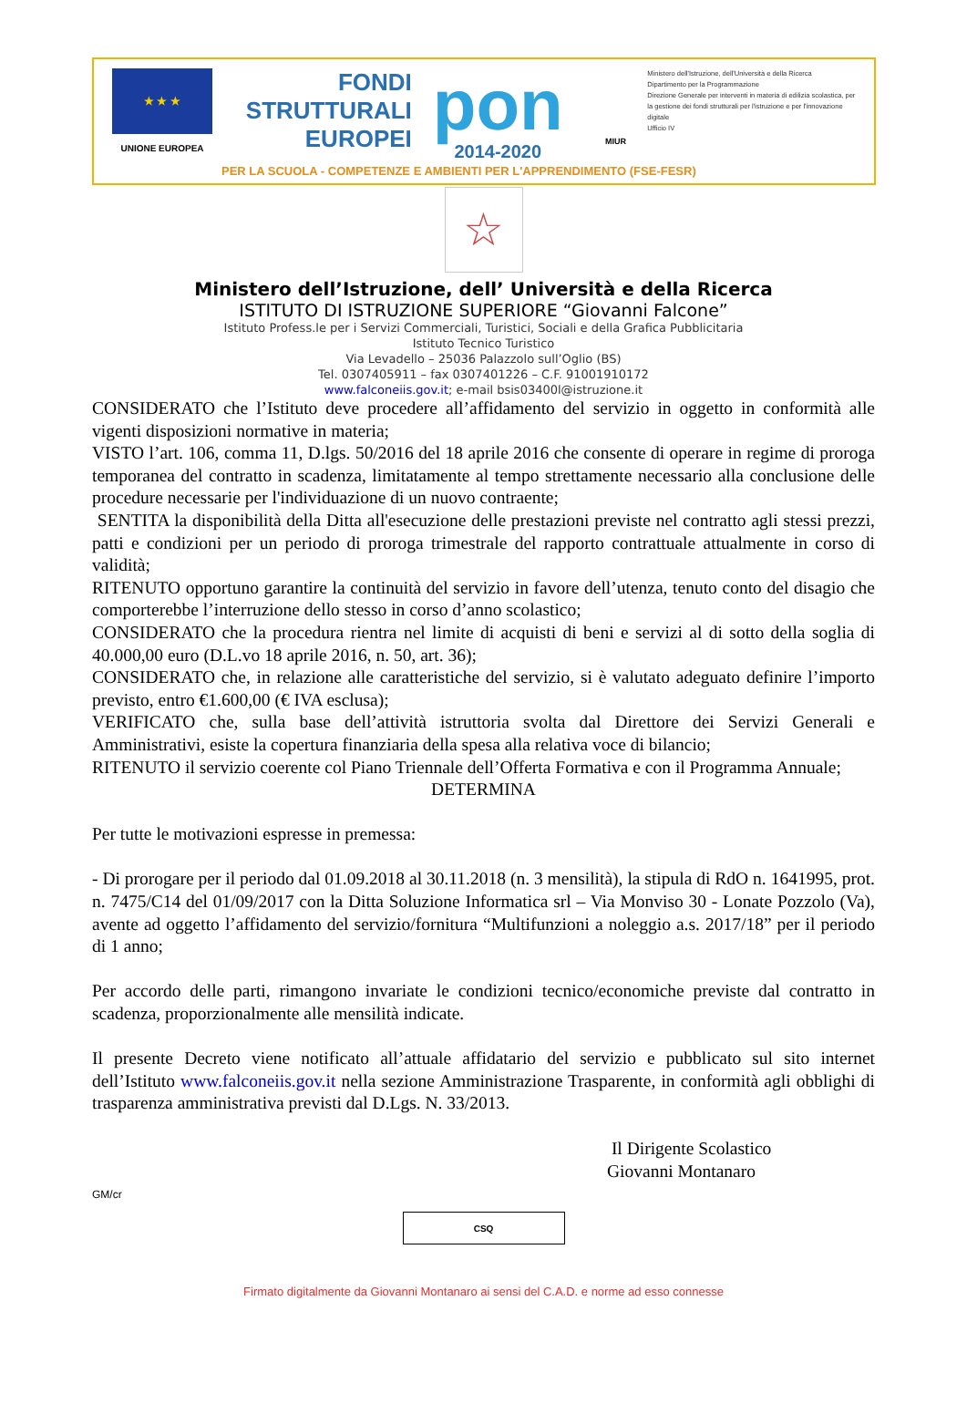★ ★ ★
UNIONE EUROPEA
FONDI
STRUTTURALI
EUROPEI
pon
2014-2020
MIUR
Ministero dell'Istruzione, dell'Università e della Ricerca
Dipartimento per la Programmazione
Direzione Generale per interventi in materia di edilizia scolastica, per la gestione dei fondi strutturali per l'istruzione e per l'innovazione digitale
Ufficio IV
PER LA SCUOLA - COMPETENZE E AMBIENTI PER L'APPRENDIMENTO (FSE-FESR)
☆
Ministero dell’Istruzione, dell’ Università e della Ricerca
ISTITUTO DI ISTRUZIONE SUPERIORE “Giovanni Falcone”
Istituto Profess.le per i Servizi Commerciali, Turistici, Sociali e della Grafica Pubblicitaria
Istituto Tecnico Turistico
Via Levadello – 25036 Palazzolo sull’Oglio (BS)
Tel. 0307405911 – fax 0307401226 – C.F. 91001910172
www.falconeiis.gov.it; e-mail bsis03400l@istruzione.it
CONSIDERATO che l’Istituto deve procedere all’affidamento del servizio in oggetto in conformità alle vigenti disposizioni normative in materia;
VISTO l’art. 106, comma 11, D.lgs. 50/2016 del 18 aprile 2016 che consente di operare in regime di proroga temporanea del contratto in scadenza, limitatamente al tempo strettamente necessario alla conclusione delle procedure necessarie per l'individuazione di un nuovo contraente;
SENTITA la disponibilità della Ditta all'esecuzione delle prestazioni previste nel contratto agli stessi prezzi, patti e condizioni per un periodo di proroga trimestrale del rapporto contrattuale attualmente in corso di validità;
RITENUTO opportuno garantire la continuità del servizio in favore dell’utenza, tenuto conto del disagio che comporterebbe l’interruzione dello stesso in corso d’anno scolastico;
CONSIDERATO che la procedura rientra nel limite di acquisti di beni e servizi al di sotto della soglia di 40.000,00 euro (D.L.vo 18 aprile 2016, n. 50, art. 36);
CONSIDERATO che, in relazione alle caratteristiche del servizio, si è valutato adeguato definire l’importo previsto, entro €1.600,00 (€ IVA esclusa);
VERIFICATO che, sulla base dell’attività istruttoria svolta dal Direttore dei Servizi Generali e Amministrativi, esiste la copertura finanziaria della spesa alla relativa voce di bilancio;
RITENUTO il servizio coerente col Piano Triennale dell’Offerta Formativa e con il Programma Annuale;
DETERMINA
Per tutte le motivazioni espresse in premessa:
- Di prorogare per il periodo dal 01.09.2018 al 30.11.2018 (n. 3 mensilità), la stipula di RdO n. 1641995, prot. n. 7475/C14 del 01/09/2017 con la Ditta Soluzione Informatica srl – Via Monviso 30 - Lonate Pozzolo (Va), avente ad oggetto l’affidamento del servizio/fornitura “Multifunzioni a noleggio a.s. 2017/18” per il periodo di 1 anno;
Per accordo delle parti, rimangono invariate le condizioni tecnico/economiche previste dal contratto in scadenza, proporzionalmente alle mensilità indicate.
Il presente Decreto viene notificato all’attuale affidatario del servizio e pubblicato sul sito internet dell’Istituto www.falconeiis.gov.it nella sezione Amministrazione Trasparente, in conformità agli obblighi di trasparenza amministrativa previsti dal D.Lgs. N. 33/2013.
Il Dirigente Scolastico
Giovanni Montanaro
GM/cr
CSQ
Firmato digitalmente da Giovanni Montanaro ai sensi del C.A.D. e norme ad esso connesse